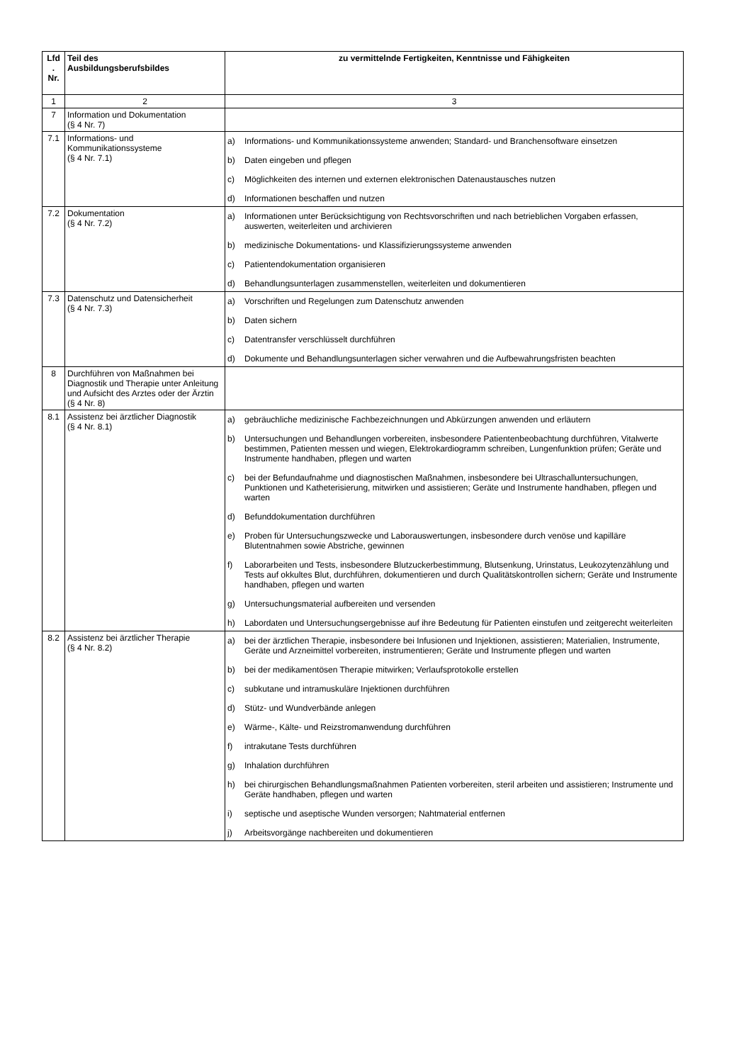| Lfd . Nr. | Teil des Ausbildungsberufsbildes | zu vermittelnde Fertigkeiten, Kenntnisse und Fähigkeiten |
| --- | --- | --- |
| 1 | 2 | 3 |
| 7 | Information und Dokumentation (§ 4 Nr. 7) | |
| 7.1 | Informations- und Kommunikationssysteme (§ 4 Nr. 7.1) | a) Informations- und Kommunikationssysteme anwenden; Standard- und Branchensoftware einsetzen b) Daten eingeben und pflegen c) Möglichkeiten des internen und externen elektronischen Datenaustausches nutzen d) Informationen beschaffen und nutzen |
| 7.2 | Dokumentation (§ 4 Nr. 7.2) | a) Informationen unter Berücksichtigung von Rechtsvorschriften und nach betrieblichen Vorgaben erfassen, auswerten, weiterleiten und archivieren b) medizinische Dokumentations- und Klassifizierungssysteme anwenden c) Patientendokumentation organisieren d) Behandlungsunterlagen zusammenstellen, weiterleiten und dokumentieren |
| 7.3 | Datenschutz und Datensicherheit (§ 4 Nr. 7.3) | a) Vorschriften und Regelungen zum Datenschutz anwenden b) Daten sichern c) Datentransfer verschlüsselt durchführen d) Dokumente und Behandlungsunterlagen sicher verwahren und die Aufbewahrungsfristen beachten |
| 8 | Durchführen von Maßnahmen bei Diagnostik und Therapie unter Anleitung und Aufsicht des Arztes oder der Ärztin (§ 4 Nr. 8) | |
| 8.1 | Assistenz bei ärztlicher Diagnostik (§ 4 Nr. 8.1) | a) gebräuchliche medizinische Fachbezeichnungen und Abkürzungen anwenden und erläutern b) Untersuchungen und Behandlungen vorbereiten, insbesondere Patientenbeobachtung durchführen, Vitalwerte bestimmen, Patienten messen und wiegen, Elektrokardiogramm schreiben, Lungenfunktion prüfen; Geräte und Instrumente handhaben, pflegen und warten c) bei der Befundaufnahme und diagnostischen Maßnahmen, insbesondere bei Ultraschalluntersuchungen, Punktionen und Katheterisierung, mitwirken und assistieren; Geräte und Instrumente handhaben, pflegen und warten d) Befunddokumentation durchführen e) Proben für Untersuchungszwecke und Laborauswertungen, insbesondere durch venöse und kapilläre Blutentnahmen sowie Abstriche, gewinnen f) Laborarbeiten und Tests, insbesondere Blutzuckerbestimmung, Blutsenkung, Urinstatus, Leukozytenzählung und Tests auf okkultes Blut, durchführen, dokumentieren und durch Qualitätskontrollen sichern; Geräte und Instrumente handhaben, pflegen und warten g) Untersuchungsmaterial aufbereiten und versenden h) Labordaten und Untersuchungsergebnisse auf ihre Bedeutung für Patienten einstufen und zeitgerecht weiterleiten |
| 8.2 | Assistenz bei ärztlicher Therapie (§ 4 Nr. 8.2) | a) bei der ärztlichen Therapie, insbesondere bei Infusionen und Injektionen, assistieren; Materialien, Instrumente, Geräte und Arzneimittel vorbereiten, instrumentieren; Geräte und Instrumente pflegen und warten b) bei der medikamentösen Therapie mitwirken; Verlaufsprotokolle erstellen c) subkutane und intramuskuläre Injektionen durchführen d) Stütz- und Wundverbände anlegen e) Wärme-, Kälte- und Reizstromanwendung durchführen f) intrakutane Tests durchführen g) Inhalation durchführen h) bei chirurgischen Behandlungsmaßnahmen Patienten vorbereiten, steril arbeiten und assistieren; Instrumente und Geräte handhaben, pflegen und warten i) septische und aseptische Wunden versorgen; Nahtmaterial entfernen j) Arbeitsvorgänge nachbereiten und dokumentieren |